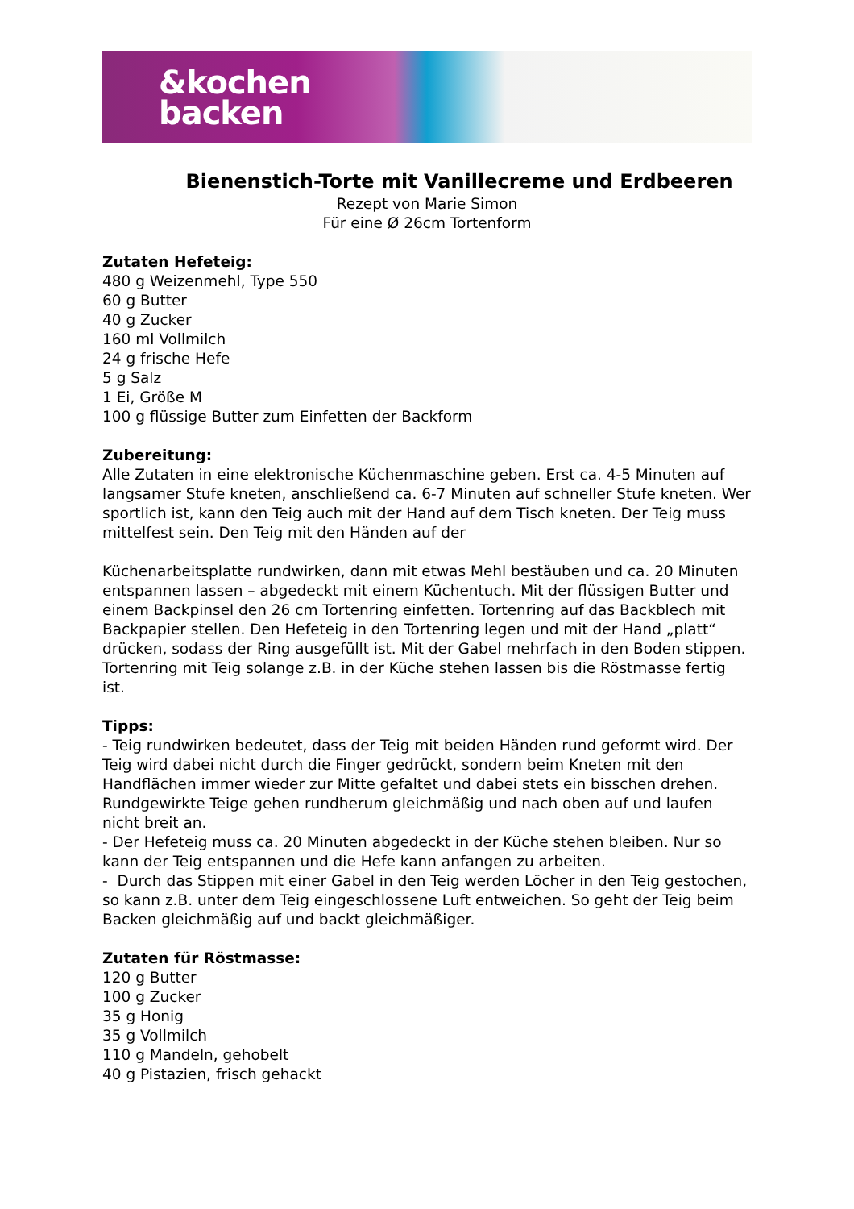&kochen
backen
Bienenstich-Torte mit Vanillecreme und Erdbeeren
Rezept von Marie Simon
Für eine Ø 26cm Tortenform
Zutaten Hefeteig:
480 g Weizenmehl, Type 550
60 g Butter
40 g Zucker
160 ml Vollmilch
24 g frische Hefe
5 g Salz
1 Ei, Größe M
100 g flüssige Butter zum Einfetten der Backform
Zubereitung:
Alle Zutaten in eine elektronische Küchenmaschine geben. Erst ca. 4-5 Minuten auf langsamer Stufe kneten, anschließend ca. 6-7 Minuten auf schneller Stufe kneten. Wer sportlich ist, kann den Teig auch mit der Hand auf dem Tisch kneten. Der Teig muss mittelfest sein. Den Teig mit den Händen auf der
Küchenarbeitsplatte rundwirken, dann mit etwas Mehl bestäuben und ca. 20 Minuten entspannen lassen – abgedeckt mit einem Küchentuch. Mit der flüssigen Butter und einem Backpinsel den 26 cm Tortenring einfetten. Tortenring auf das Backblech mit Backpapier stellen. Den Hefeteig in den Tortenring legen und mit der Hand „platt“ drücken, sodass der Ring ausgefüllt ist. Mit der Gabel mehrfach in den Boden stippen. Tortenring mit Teig solange z.B. in der Küche stehen lassen bis die Röstmasse fertig ist.
Tipps:
- Teig rundwirken bedeutet, dass der Teig mit beiden Händen rund geformt wird. Der Teig wird dabei nicht durch die Finger gedrückt, sondern beim Kneten mit den Handflächen immer wieder zur Mitte gefaltet und dabei stets ein bisschen drehen. Rundgewirkte Teige gehen rundherum gleichmäßig und nach oben auf und laufen nicht breit an.
- Der Hefeteig muss ca. 20 Minuten abgedeckt in der Küche stehen bleiben. Nur so kann der Teig entspannen und die Hefe kann anfangen zu arbeiten.
- Durch das Stippen mit einer Gabel in den Teig werden Löcher in den Teig gestochen, so kann z.B. unter dem Teig eingeschlossene Luft entweichen. So geht der Teig beim Backen gleichmäßig auf und backt gleichmäßiger.
Zutaten für Röstmasse:
120 g Butter
100 g Zucker
35 g Honig
35 g Vollmilch
110 g Mandeln, gehobelt
40 g Pistazien, frisch gehackt